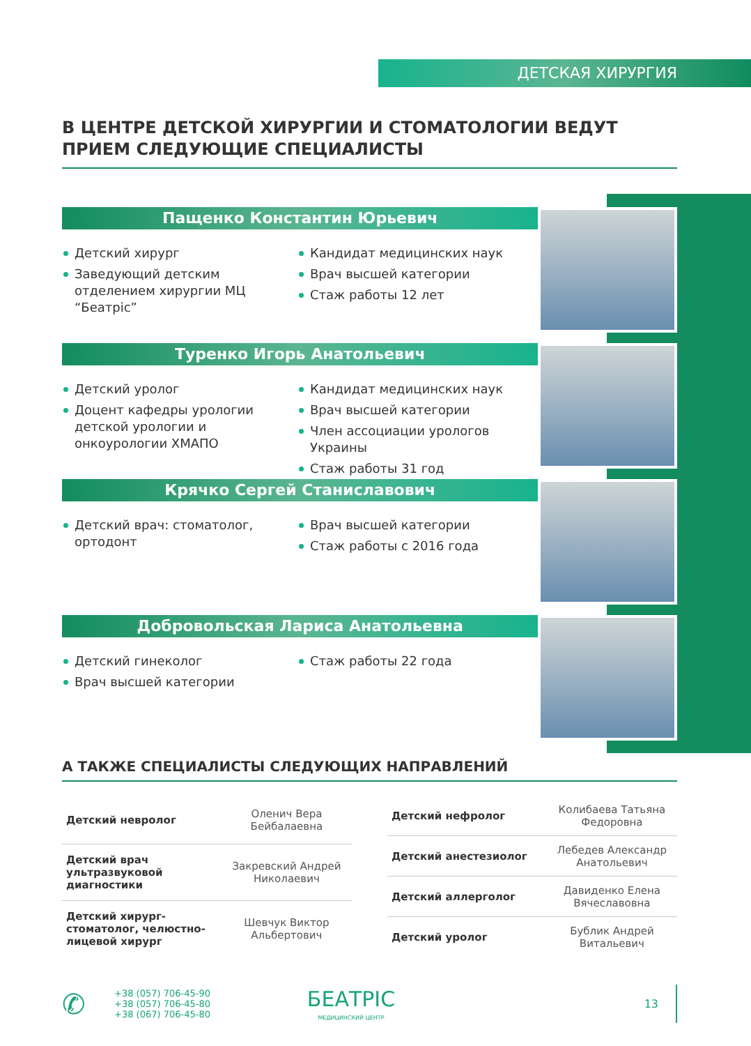ДЕТСКАЯ ХИРУРГИЯ
В ЦЕНТРЕ ДЕТСКОЙ ХИРУРГИИ И СТОМАТОЛОГИИ ВЕДУТ ПРИЕМ СЛЕДУЮЩИЕ СПЕЦИАЛИСТЫ
Пащенко Константин Юрьевич
Детский хирург
Заведующий детским отделением хирургии МЦ “Беатріс”
Кандидат медицинских наук
Врач высшей категории
Стаж работы 12 лет
Туренко Игорь Анатольевич
Детский уролог
Доцент кафедры урологии детской урологии и онкоурологии ХМАПО
Кандидат медицинских наук
Врач высшей категории
Член ассоциации урологов Украины
Стаж работы 31 год
Крячко Сергей Станиславович
Детский врач: стоматолог, ортодонт
Врач высшей категории
Стаж работы с 2016 года
Добровольская Лариса Анатольевна
Детский гинеколог
Врач высшей категории
Стаж работы 22 года
А ТАКЖЕ СПЕЦИАЛИСТЫ СЛЕДУЮЩИХ НАПРАВЛЕНИЙ
| Детский невролог | Оленич Вера Бейбалаевна |
| Детский врач ультразвуковой диагностики | Закревский Андрей Николаевич |
| Детский хирург-стоматолог, челюстно-лицевой хирург | Шевчук Виктор Альбертович |
| Детский нефролог | Колибаева Татьяна Федоровна |
| Детский анестезиолог | Лебедев Александр Анатольевич |
| Детский аллерголог | Давиденко Елена Вячеславовна |
| Детский уролог | Бублик Андрей Витальевич |
✆
+38 (057) 706-45-90
+38 (057) 706-45-80
+38 (067) 706-45-80
БЕАТРІС
МЕДИЦИНСКИЙ ЦЕНТР
13